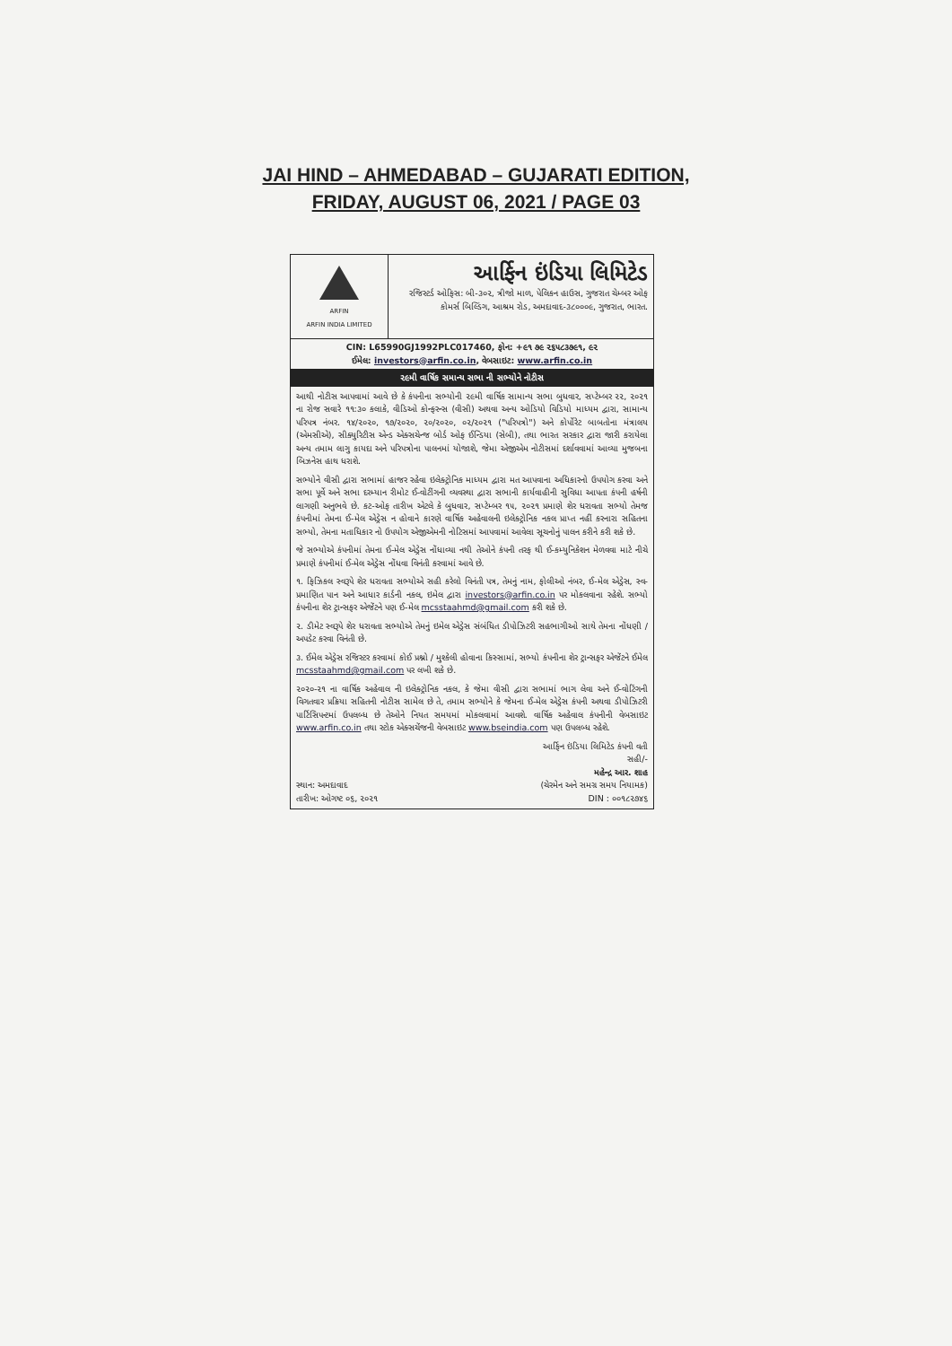JAI HIND – AHMEDABAD – GUJARATI EDITION,
FRIDAY, AUGUST 06, 2021 / PAGE 03
ARFIN
ARFIN INDIA LIMITED
આર્ફિન ઇંડિયા લિમિટેડ
રજિસ્ટર્ડ ઓફિસ: બી-૩૦૨, ત્રીજો માળ, પેલિકન હાઉસ, ગુજરાત ચેમ્બર ઓફ કોમર્સ બિલ્ડિંગ, આશ્રમ રોડ, અમદાવાદ-૩૮૦૦૦૯, ગુજરાત, ભારત.
CIN: L65990GJ1992PLC017460, ફોન: +૯૧ ૭૯ ૨૬૫૮૩૭૯૧, ૯૨
ઈમેલ: investors@arfin.co.in, વેબસાઇટ: www.arfin.co.in
૨૯મી વાર્ષિક સમાન્ય સભા ની સભ્યોને નોટીસ
આથી નોટીસ આપવામાં આવે છે કે કંપનીના સભ્યોની ૨૯મી વાર્ષિક સામાન્ય સભા બુધવાર, સપ્ટેમ્બર ૨૨, ૨૦૨૧ ના રોજ સવારે ૧૧:૩૦ કલાકે, વીડિઓ કોન્ફરન્સ (વીસી) અથવા અન્ય ઓડિયો વિડિયો માધ્યમ દ્વારા, સામાન્ય પરિપત્ર નંબર. ૧૪/૨૦૨૦, ૧૭/૨૦૨૦, ૨૦/૨૦૨૦, ૦૨/૨૦૨૧ ("પરિપત્રો") અને કોર્પોરેટ બાબતોના મંત્રાલય (એમસીએ), સીક્યુરિટીસ એન્ડ એક્સચેન્જ બોર્ડ ઓફ ઈન્ડિયા (સેબી), તથા ભારત સરકાર દ્વારા જારી કરાયેલા અન્ય તમામ લાગુ કાયદા અને પરિપત્રોના પાલનમાં યોજાશે, જેમા એજીએમ નોટીસમાં દર્શાવવામાં આવ્યા મુજબના બિઝનેસ હાથ ધરાશે.
સભ્યોને વીસી દ્વારા સભામાં હાજર રહેવા ઇલેક્ટ્રોનિક માધ્યમ દ્વારા મત આપવાના અધિકારનો ઉપયોગ કરવા અને સભા પૂર્વે અને સભા દરમ્યાન રીમોટ ઈ-વોટીંગની વ્યવસ્થા દ્વારા સભાની કાર્યવાહીની સુવિધા આપતા કંપની હર્ષની લાગણી અનુભવે છે. કટ-ઓફ તારીખ એટલે કે બુધવાર, સપ્ટેમ્બર ૧૫, ૨૦૨૧ પ્રમાણે શેર ધરાવતા સભ્યો તેમજ કંપનીમાં તેમના ઈ-મેલ એડ્રેસ ન હોવાને કારણે વાર્ષિક અહેવાલની ઇલેક્ટ્રોનિક નકલ પ્રાપ્ત નહીં કરનારા સહિતના સભ્યો, તેમના મતાધિકાર નો ઉપયોગ એજીએમની નોટિસમાં આપવામાં આવેલા સૂચનોનું પાલન કરીને કરી શકે છે.
જે સભ્યોએ કંપનીમાં તેમના ઈ-મેલ એડ્રેસ નોંધાવ્યા નથી તેઓને કંપની તરફ થી ઈ-કમ્યુનિકેશન મેળવવા માટે નીચે પ્રમાણે કંપનીમાં ઈ-મેલ એડ્રેસ નોંધવા વિનંતી કરવામાં આવે છે.
૧. ફિઝિકલ સ્વરૂપે શેર ધરાવતા સભ્યોએ સહી કરેલો વિનંતી પત્ર, તેમનું નામ, ફોલીઓ નંબર, ઈ-મેલ એડ્રેસ, સ્વ-પ્રમાણિત પાન અને આધાર કાર્ડની નકલ, ઇમેલ દ્વારા investors@arfin.co.in પર મોકલવાના રહેશે. સભ્યો કંપનીના શેર ટ્રાન્સફર એજેંટને પણ ઈ-મેલ mcsstaahmd@gmail.com કરી શકે છે.
૨. ડીમેટ સ્વરૂપે શેર ધરાવતા સભ્યોએ તેમનું ઇમેલ એડ્રેસ સંબંધિત ડીપોઝિટરી સહભાગીઓ સાથે તેમના નોંધણી / અપડેટ કરવા વિનંતી છે.
૩. ઈમેલ એડ્રેસ રજિસ્ટર કરવામાં કોઈ પ્રશ્નો / મુશ્કેલી હોવાના કિસ્સામાં, સભ્યો કંપનીના શેર ટ્રાન્સફર એજેંટને ઈમેલ mcsstaahmd@gmail.com પર લખી શકે છે.
૨૦૨૦-૨૧ ના વાર્ષિક અહેવાલ ની ઇલેક્ટ્રોનિક નકલ, કે જેમા વીસી દ્વારા સભામાં ભાગ લેવા અને ઈ-વોટિંગની વિગતવાર પ્રક્રિયા સહિતની નોટીસ સામેલ છે તે, તમામ સભ્યોને કે જેમના ઈ-મેલ એડ્રેસ કંપની અથવા ડીપોઝિટરી પાર્ટિસિપન્ટમાં ઉપલબ્ધ છે તેઓને નિયત સમયમાં મોકલવામાં આવશે. વાર્ષિક અહેવાલ કંપનીની વેબસાઇટ www.arfin.co.in તથા સ્ટોક એક્સચેંજની વેબસાઇટ www.bseindia.com પણ ઉપલબ્ધ રહેશે.
સ્થાન: અમદાવાદ
તારીખ: ઓગષ્ટ ૦૬, ૨૦૨૧
આર્ફિન ઇંડિયા લિમિટેડ કંપની વતી
સહી/-
મહેન્દ્ર આર. શાહ
(ચેરમેન અને સમગ્ર સમય નિયામક)
DIN : ૦૦૧૮૨૭૪૬